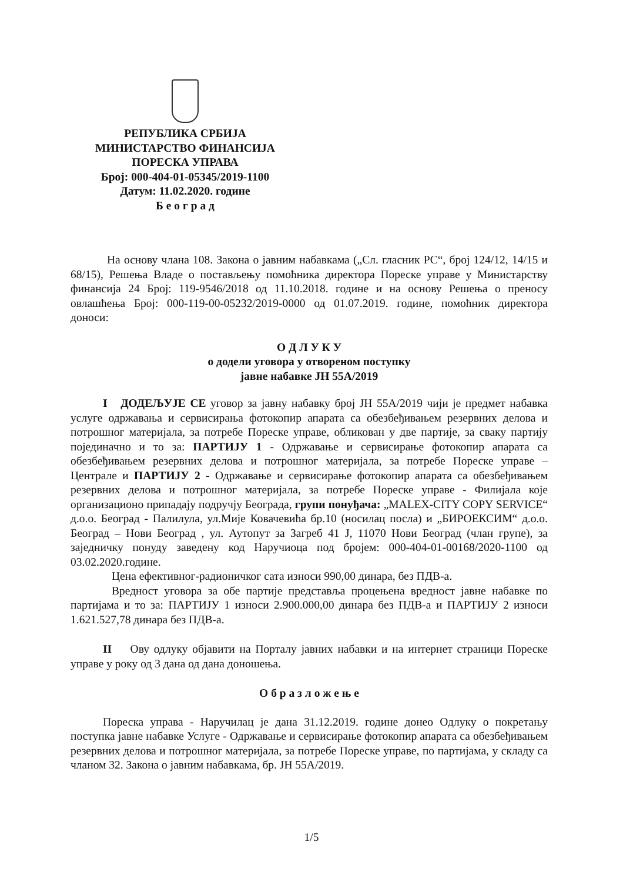РЕПУБЛИКА СРБИЈА
МИНИСТАРСТВО ФИНАНСИЈА
ПОРЕСКА УПРАВА
Број: 000-404-01-05345/2019-1100
Датум: 11.02.2020. године
Б е о г р а д
На основу члана 108. Закона о јавним набавкама („Сл. гласник РС“, број 124/12, 14/15 и 68/15), Решења Владе о постављењу помоћника директора Пореске управе у Министарству финансија 24 Број: 119-9546/2018 од 11.10.2018. године и на основу Решења о преносу овлашћења Број: 000-119-00-05232/2019-0000 од 01.07.2019. године, помоћник директора доноси:
О Д Л У К У
о додели уговора у отвореном поступку
јавне набавке ЈН 55А/2019
I ДОДЕЉУЈЕ СЕ уговор за јавну набавку број ЈН 55А/2019 чији је предмет набавка услуге одржавања и сервисирања фотокопир апарата са обезбеђивањем резервних делова и потрошног материјала, за потребе Пореске управе, обликован у две партије, за сваку партију појединачно и то за: ПАРТИЈУ 1 - Одржавање и сервисирање фотокопир апарата са обезбеђивањем резервних делова и потрошног материјала, за потребе Пореске управе – Централе и ПАРТИЈУ 2 - Одржавање и сервисирање фотокопир апарата са обезбеђивањем резервних делова и потрошног материјала, за потребе Пореске управе - Филијала које организационо припадају подручју Београда, групи понуђача: „MALEX-CITY COPY SERVICE“ д.о.о. Београд - Палилула, ул.Мије Ковачевића бр.10 (носилац посла) и „БИРОЕКСИМ“ д.о.о. Београд – Нови Београд , ул. Аутопут за Загреб 41 Ј, 11070 Нови Београд (члан групе), за заједничку понуду заведену код Наручиоца под бројем: 000-404-01-00168/2020-1100 од 03.02.2020.године.
Цена ефективног-радионичког сата износи 990,00 динара, без ПДВ-а.
Вредност уговора за обе партије представља процењена вредност јавне набавке по партијама и то за: ПАРТИЈУ 1 износи 2.900.000,00 динара без ПДВ-а и ПАРТИЈУ 2 износи 1.621.527,78 динара без ПДВ-а.
II Ову одлуку објавити на Порталу јавних набавки и на интернет страници Пореске управе у року од 3 дана од дана доношења.
О б р а з л о ж е њ е
Пореска управа - Наручилац је дана 31.12.2019. године донео Одлуку о покретању поступка јавне набавке Услуге - Одржавање и сервисирање фотокопир апарата са обезбеђивањем резервних делова и потрошног материјала, за потребе Пореске управе, по партијама, у складу са чланом 32. Закона о јавним набавкама, бр. ЈН 55А/2019.
1/5